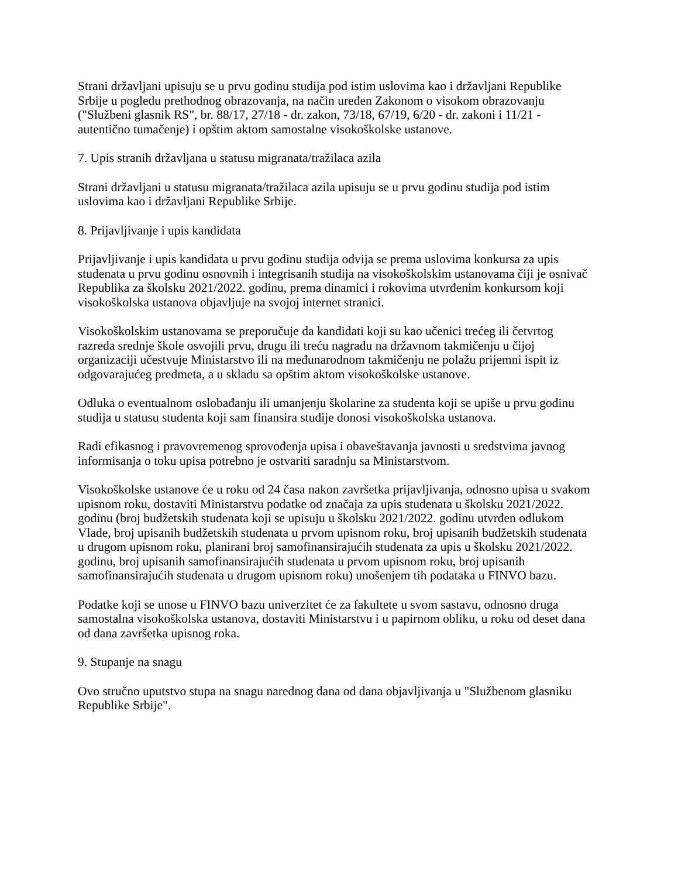Strani državljani upisuju se u prvu godinu studija pod istim uslovima kao i državljani Republike Srbije u pogledu prethodnog obrazovanja, na način uređen Zakonom o visokom obrazovanju ("Službeni glasnik RS", br. 88/17, 27/18 - dr. zakon, 73/18, 67/19, 6/20 - dr. zakoni i 11/21 - autentično tumačenje) i opštim aktom samostalne visokoškolske ustanove.
7. Upis stranih državljana u statusu migranata/tražilaca azila
Strani državljani u statusu migranata/tražilaca azila upisuju se u prvu godinu studija pod istim uslovima kao i državljani Republike Srbije.
8. Prijavljivanje i upis kandidata
Prijavljivanje i upis kandidata u prvu godinu studija odvija se prema uslovima konkursa za upis studenata u prvu godinu osnovnih i integrisanih studija na visokoškolskim ustanovama čiji je osnivač Republika za školsku 2021/2022. godinu, prema dinamici i rokovima utvrđenim konkursom koji visokoškolska ustanova objavljuje na svojoj internet stranici.
Visokoškolskim ustanovama se preporučuje da kandidati koji su kao učenici trećeg ili četvrtog razreda srednje škole osvojili prvu, drugu ili treću nagradu na državnom takmičenju u čijoj organizaciji učestvuje Ministarstvo ili na međunarodnom takmičenju ne polažu prijemni ispit iz odgovarajućeg predmeta, a u skladu sa opštim aktom visokoškolske ustanove.
Odluka o eventualnom oslobađanju ili umanjenju školarine za studenta koji se upiše u prvu godinu studija u statusu studenta koji sam finansira studije donosi visokoškolska ustanova.
Radi efikasnog i pravovremenog sprovođenja upisa i obaveštavanja javnosti u sredstvima javnog informisanja o toku upisa potrebno je ostvariti saradnju sa Ministarstvom.
Visokoškolske ustanove će u roku od 24 časa nakon završetka prijavljivanja, odnosno upisa u svakom upisnom roku, dostaviti Ministarstvu podatke od značaja za upis studenata u školsku 2021/2022. godinu (broj budžetskih studenata koji se upisuju u školsku 2021/2022. godinu utvrđen odlukom Vlade, broj upisanih budžetskih studenata u prvom upisnom roku, broj upisanih budžetskih studenata u drugom upisnom roku, planirani broj samofinansirajućih studenata za upis u školsku 2021/2022. godinu, broj upisanih samofinansirajućih studenata u prvom upisnom roku, broj upisanih samofinansirajućih studenata u drugom upisnom roku) unošenjem tih podataka u FINVO bazu.
Podatke koji se unose u FINVO bazu univerzitet će za fakultete u svom sastavu, odnosno druga samostalna visokoškolska ustanova, dostaviti Ministarstvu i u papirnom obliku, u roku od deset dana od dana završetka upisnog roka.
9. Stupanje na snagu
Ovo stručno uputstvo stupa na snagu narednog dana od dana objavljivanja u "Službenom glasniku Republike Srbije".